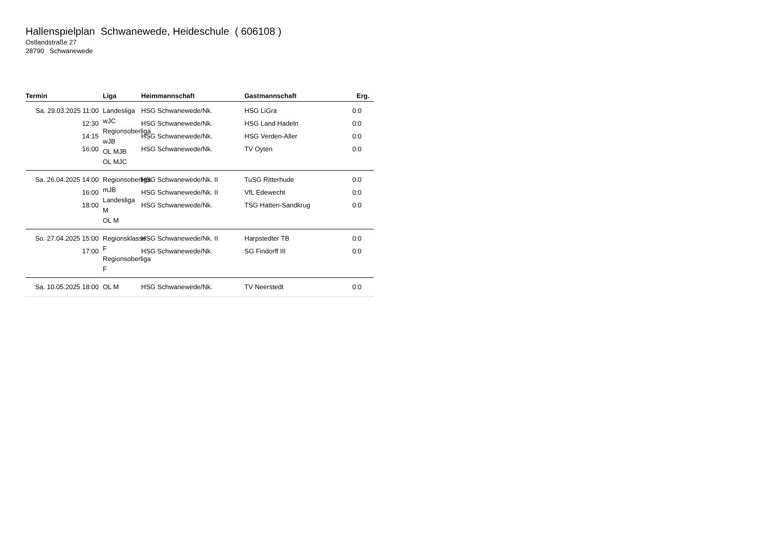Hallenspielplan Schwanewede, Heideschule ( 606108 )
Ostlandstraße 27
28790 Schwanewede
| Termin | Liga | Heimmannschaft | Gastmannschaft | Erg. |
| --- | --- | --- | --- | --- |
| Sa. 29.03.2025 11:00 12:30 14:15 16:00 | Landesliga wJC Regionsoberliga wJB OL MJB OL MJC | HSG Schwanewede/Nk. HSG Schwanewede/Nk. HSG Schwanewede/Nk. HSG Schwanewede/Nk. | HSG LiGra HSG Land Hadeln HSG Verden-Aller TV Oyten | 0:0 0:0 0:0 0:0 |
| Sa. 26.04.2025 14:00 16:00 18:00 | Regionsoberliga mJB Landesliga M OL M | HSG Schwanewede/Nk. II HSG Schwanewede/Nk. II HSG Schwanewede/Nk. | TuSG Ritterhude VfL Edewecht TSG Hatten-Sandkrug | 0:0 0:0 0:0 |
| So. 27.04.2025 15:00 17:00 | Regionsklasse F Regionsoberliga F | HSG Schwanewede/Nk. II HSG Schwanewede/Nk. | Harpstedter TB SG Findorff III | 0:0 0:0 |
| Sa. 10.05.2025 18:00 | OL M | HSG Schwanewede/Nk. | TV Neerstedt | 0:0 |